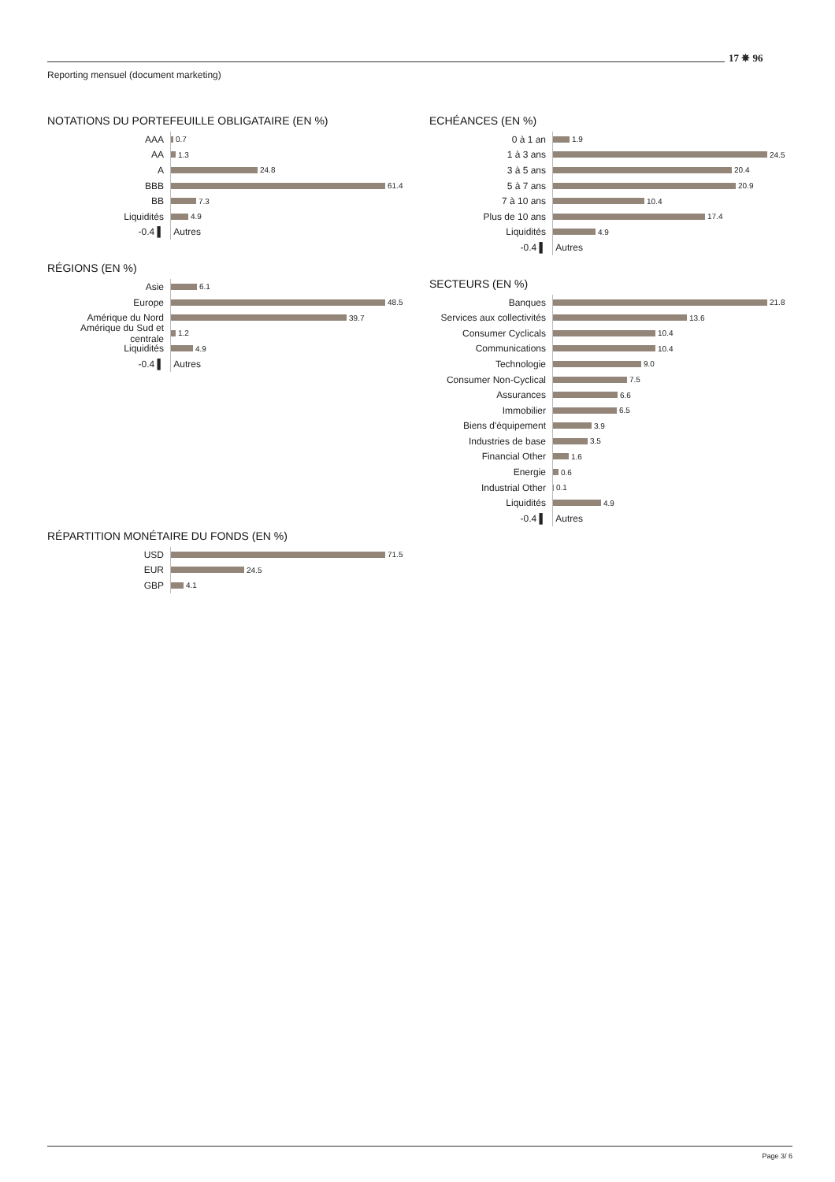17 ✵ 96
Reporting mensuel (document marketing)
NOTATIONS DU PORTEFEUILLE OBLIGATAIRE (EN %)
AAA 0.7
AA 1.3
A 24.8
BBB 61.4
BB 7.3
Liquidités 4.9
-0.4 ▌ Autres
RÉGIONS (EN %)
Asie 6.1
Europe 48.5
Amérique du Nord 39.7
Amérique du Sud et centrale 1.2
Liquidités 4.9
-0.4 ▌ Autres
RÉPARTITION MONÉTAIRE DU FONDS (EN %)
USD 71.5
EUR 24.5
GBP 4.1
ECHÉANCES (EN %)
0 à 1 an 1.9
1 à 3 ans 24.5
3 à 5 ans 20.4
5 à 7 ans 20.9
7 à 10 ans 10.4
Plus de 10 ans 17.4
Liquidités 4.9
-0.4 ▌ Autres
SECTEURS (EN %)
Banques 21.8
Services aux collectivités 13.6
Consumer Cyclicals 10.4
Communications 10.4
Technologie 9.0
Consumer Non-Cyclical 7.5
Assurances 6.6
Immobilier 6.5
Biens d'équipement 3.9
Industries de base 3.5
Financial Other 1.6
Energie 0.6
Industrial Other 0.1
Liquidités 4.9
-0.4 ▌ Autres
Page 3/ 6